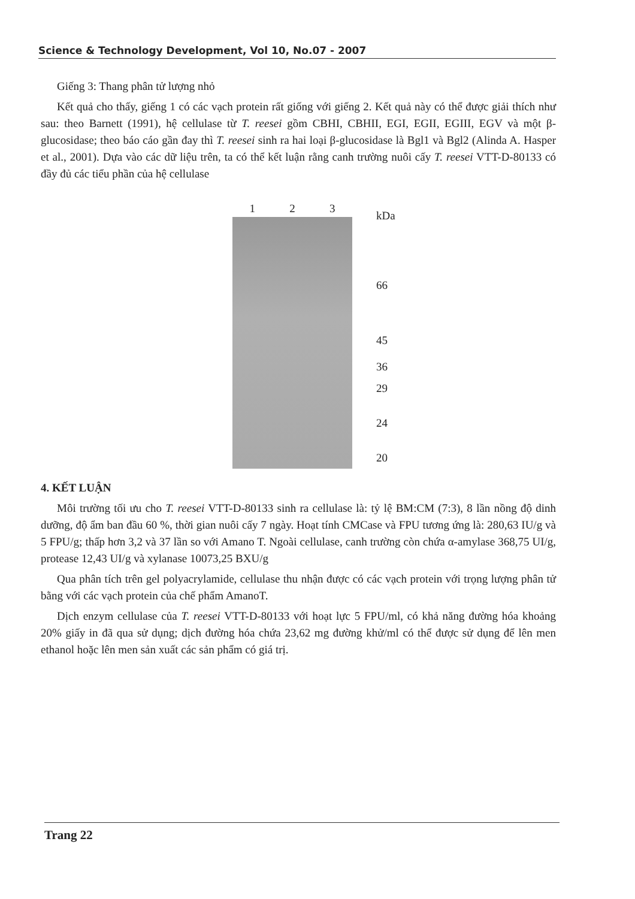Science & Technology Development, Vol 10, No.07 - 2007
Giếng 3: Thang phân tử lượng nhỏ
Kết quả cho thấy, giếng 1 có các vạch protein rất giống với giếng 2. Kết quả này có thể được giải thích như sau: theo Barnett (1991), hệ cellulase từ T. reesei gồm CBHI, CBHII, EGI, EGII, EGIII, EGV và một β-glucosidase; theo báo cáo gần đay thì T. reesei sinh ra hai loại β-glucosidase là Bgl1 và Bgl2 (Alinda A. Hasper et al., 2001). Dựa vào các dữ liệu trên, ta có thể kết luận rằng canh trường nuôi cấy T. reesei VTT-D-80133 có đầy đủ các tiểu phần của hệ cellulase
1 2 3 kDa
66
45
36
29
24
20
4. KẾT LUẬN
Môi trường tối ưu cho T. reesei VTT-D-80133 sinh ra cellulase là: tỷ lệ BM:CM (7:3), 8 lần nồng độ dinh dưỡng, độ ẩm ban đầu 60 %, thời gian nuôi cấy 7 ngày. Hoạt tính CMCase và FPU tương ứng là: 280,63 IU/g và 5 FPU/g; thấp hơn 3,2 và 37 lần so với Amano T. Ngoài cellulase, canh trường còn chứa α-amylase 368,75 UI/g, protease 12,43 UI/g và xylanase 10073,25 BXU/g
Qua phân tích trên gel polyacrylamide, cellulase thu nhận được có các vạch protein với trọng lượng phân tử bằng với các vạch protein của chế phẩm AmanoT.
Dịch enzym cellulase của T. reesei VTT-D-80133 với hoạt lực 5 FPU/ml, có khả năng đường hóa khoảng 20% giấy in đã qua sử dụng; dịch đường hóa chứa 23,62 mg đường khử/ml có thể được sử dụng để lên men ethanol hoặc lên men sản xuất các sản phẩm có giá trị.
Trang 22